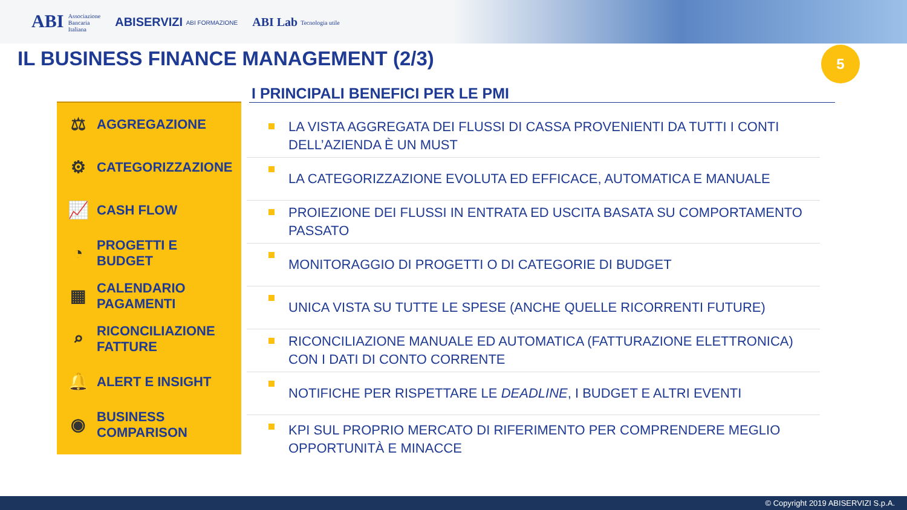ABI Associazione
Bancaria
Italiana
ABISERVIZI ABI FORMAZIONE
ABI Lab Tecnologia utile
IL BUSINESS FINANCE MANAGEMENT (2/3)
5
I PRINCIPALI BENEFICI PER LE PMI
⚖ AGGREGAZIONE
⚙ CATEGORIZZAZIONE
📈 CASH FLOW
◔ PROGETTI E
BUDGET
▦ CALENDARIO
PAGAMENTI
⌕ RICONCILIAZIONE
FATTURE
🔔 ALERT E INSIGHT
◉ BUSINESS
COMPARISON
LA VISTA AGGREGATA DEI FLUSSI DI CASSA PROVENIENTI DA TUTTI I CONTI DELL’AZIENDA È UN MUST
LA CATEGORIZZAZIONE EVOLUTA ED EFFICACE, AUTOMATICA E MANUALE
PROIEZIONE DEI FLUSSI IN ENTRATA ED USCITA BASATA SU COMPORTAMENTO PASSATO
MONITORAGGIO DI PROGETTI O DI CATEGORIE DI BUDGET
UNICA VISTA SU TUTTE LE SPESE (ANCHE QUELLE RICORRENTI FUTURE)
RICONCILIAZIONE MANUALE ED AUTOMATICA (FATTURAZIONE ELETTRONICA) CON I DATI DI CONTO CORRENTE
NOTIFICHE PER RISPETTARE LE DEADLINE, I BUDGET E ALTRI EVENTI
KPI SUL PROPRIO MERCATO DI RIFERIMENTO PER COMPRENDERE MEGLIO OPPORTUNITÀ E MINACCE
© Copyright 2019 ABISERVIZI S.p.A.